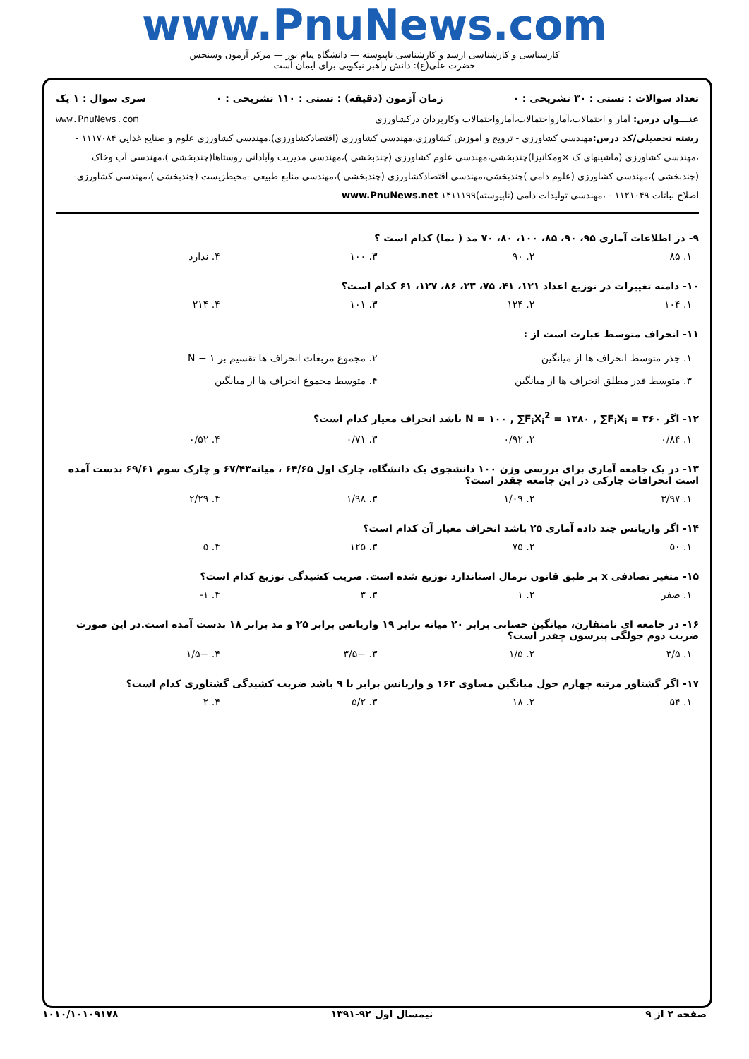www.PnuNews.com
کارشناسی و کارشناسی ارشد و کارشناسی ناپیوسته — دانشگاه پیام نور — مرکز آزمون وسنجش
حضرت علی(ع): دانش راهبر نیکویی برای ایمان است
تعداد سوالات : تستی : ۳۰ تشریحی : ۰ زمان آزمون (دقیقه) : تستی : ۱۱۰ تشریحی : ۰ سری سوال : ۱ یک
عنـــوان درس: آمار و احتمالات،آمارواحتمالات،آمارواحتمالات وکاربردآن درکشاورزی www.PnuNews.com
رشته تحصیلی/کد درس: مهندسی کشاورزی - ترویج و آموزش کشاورزی،مهندسی کشاورزی (اقتصادکشاورزی)،مهندسی کشاورزی علوم و صنایع غذایی ۱۱۱۷۰۸۴ - ،مهندسی کشاورزی (ماشینهای ک ×ومکانیزا)چندبخشی،مهندسی علوم کشاورزی (چندبخشی )،مهندسی مدیریت وآبادانی روستاها(چندبخشی )،مهندسی آب وخاک (چندبخشی )،مهندسی کشاورزی (علوم دامی )چندبخشی،مهندسی اقتصادکشاورزی (چندبخشی )،مهندسی منابع طبیعی -محیطزیست (چندبخشی )،مهندسی کشاورزی-اصلاح نباتات ۱۱۲۱۰۴۹ - ،مهندسی تولیدات دامی (ناپیوسته)۱۴۱۱۱۹۹ www.PnuNews.net
۹- در اطلاعات آماری ۹۵، ۹۰، ۸۵، ۱۰۰، ۸۰، ۷۰ مد ( نما) کدام است ؟
۱. ۸۵ ۲. ۹۰ ۳. ۱۰۰ ۴. ندارد
۱۰- دامنه تغییرات در توزیع اعداد ۱۲۱، ۴۱، ۷۵، ۲۳، ۸۶، ۱۲۷، ۶۱ کدام است؟
۱. ۱۰۴ ۲. ۱۲۴ ۳. ۱۰۱ ۴. ۲۱۴
۱۱- انحراف متوسط عبارت است از :
۱. جذر متوسط انحراف ها از میانگین ۲. مجموع مربعات انحراف ها تقسیم بر N − ۱ ۳. متوسط قدر مطلق انحراف ها از میانگین ۴. متوسط مجموع انحراف ها از میانگین
۱۲- اگر N = ۱۰۰ , ∑F<sub>i</sub>X<sub>i</sub><sup>2</sup> = ۱۳۸۰ , ∑F<sub>i</sub>X<sub>i</sub> = ۳۶۰ باشد انحراف معیار کدام است؟
۱. ۰/۸۴ ۲. ۰/۹۲ ۳. ۰/۷۱ ۴. ۰/۵۲
۱۳- در یک جامعه آماری برای بررسی وزن ۱۰۰ دانشجوی یک دانشگاه، چارک اول ۶۴/۶۵ ، میانه۶۷/۴۳ و چارک سوم ۶۹/۶۱ بدست آمده است انحرافات چارکی در این جامعه چقدر است؟
۱. ۳/۹۷ ۲. ۱/۰۹ ۳. ۱/۹۸ ۴. ۲/۲۹
۱۴- اگر واریانس چند داده آماری ۲۵ باشد انحراف معیار آن کدام است؟
۱. ۵۰ ۲. ۷۵ ۳. ۱۲۵ ۴. ۵
۱۵- متغیر تصادفی x بر طبق قانون نرمال استاندارد توزیع شده است. ضریب کشیدگی توزیع کدام است؟
۱. صفر ۲. ۱ ۳. ۳ ۴. ۱-
۱۶- در جامعه ای نامتقارن، میانگین حسابی برابر ۲۰ میانه برابر ۱۹ واریانس برابر ۲۵ و مد برابر ۱۸ بدست آمده است.در این صورت ضریب دوم چولگی پیرسون چقدر است؟
۱. ۳/۵ ۲. ۱/۵ ۳. −۳/۵ ۴. −۱/۵
۱۷- اگر گشتاور مرتبه چهارم حول میانگین مساوی ۱۶۲ و واریانس برابر با ۹ باشد ضریب کشیدگی گشتاوری کدام است؟
۱. ۵۴ ۲. ۱۸ ۳. ۵/۲ ۴. ۲
صفحه ۲ از ۹ نیمسال اول ۹۲-۱۳۹۱ ۱۰۱۰/۱۰۱۰۹۱۷۸